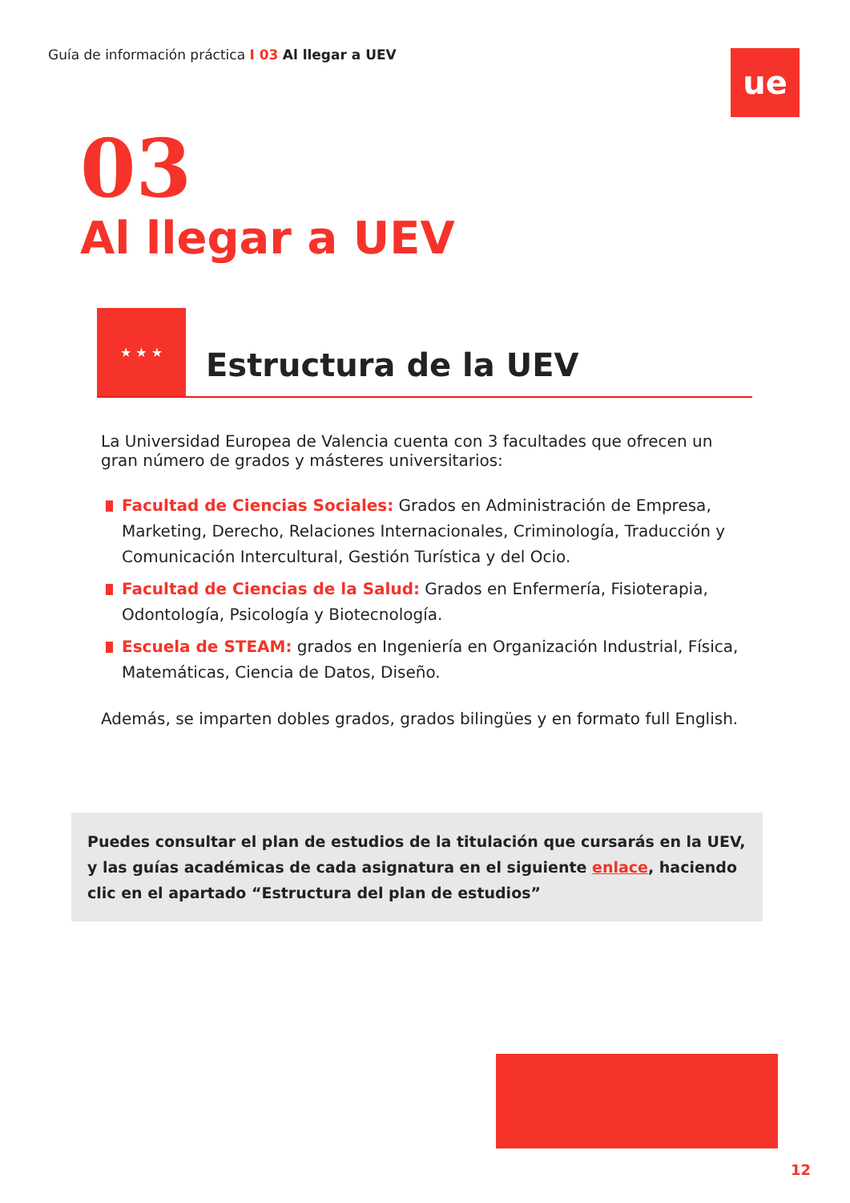Guía de información práctica I 03 Al llegar a UEV
ue
03
Al llegar a UEV
★ ★ ★
Estructura de la UEV
La Universidad Europea de Valencia cuenta con 3 facultades que ofrecen un gran número de grados y másteres universitarios:
Facultad de Ciencias Sociales: Grados en Administración de Empresa, Marketing, Derecho, Relaciones Internacionales, Criminología, Traducción y Comunicación Intercultural, Gestión Turística y del Ocio.
Facultad de Ciencias de la Salud: Grados en Enfermería, Fisioterapia, Odontología, Psicología y Biotecnología.
Escuela de STEAM: grados en Ingeniería en Organización Industrial, Física, Matemáticas, Ciencia de Datos, Diseño.
Además, se imparten dobles grados, grados bilingües y en formato full English.
Puedes consultar el plan de estudios de la titulación que cursarás en la UEV, y las guías académicas de cada asignatura en el siguiente enlace, haciendo clic en el apartado “Estructura del plan de estudios”
12